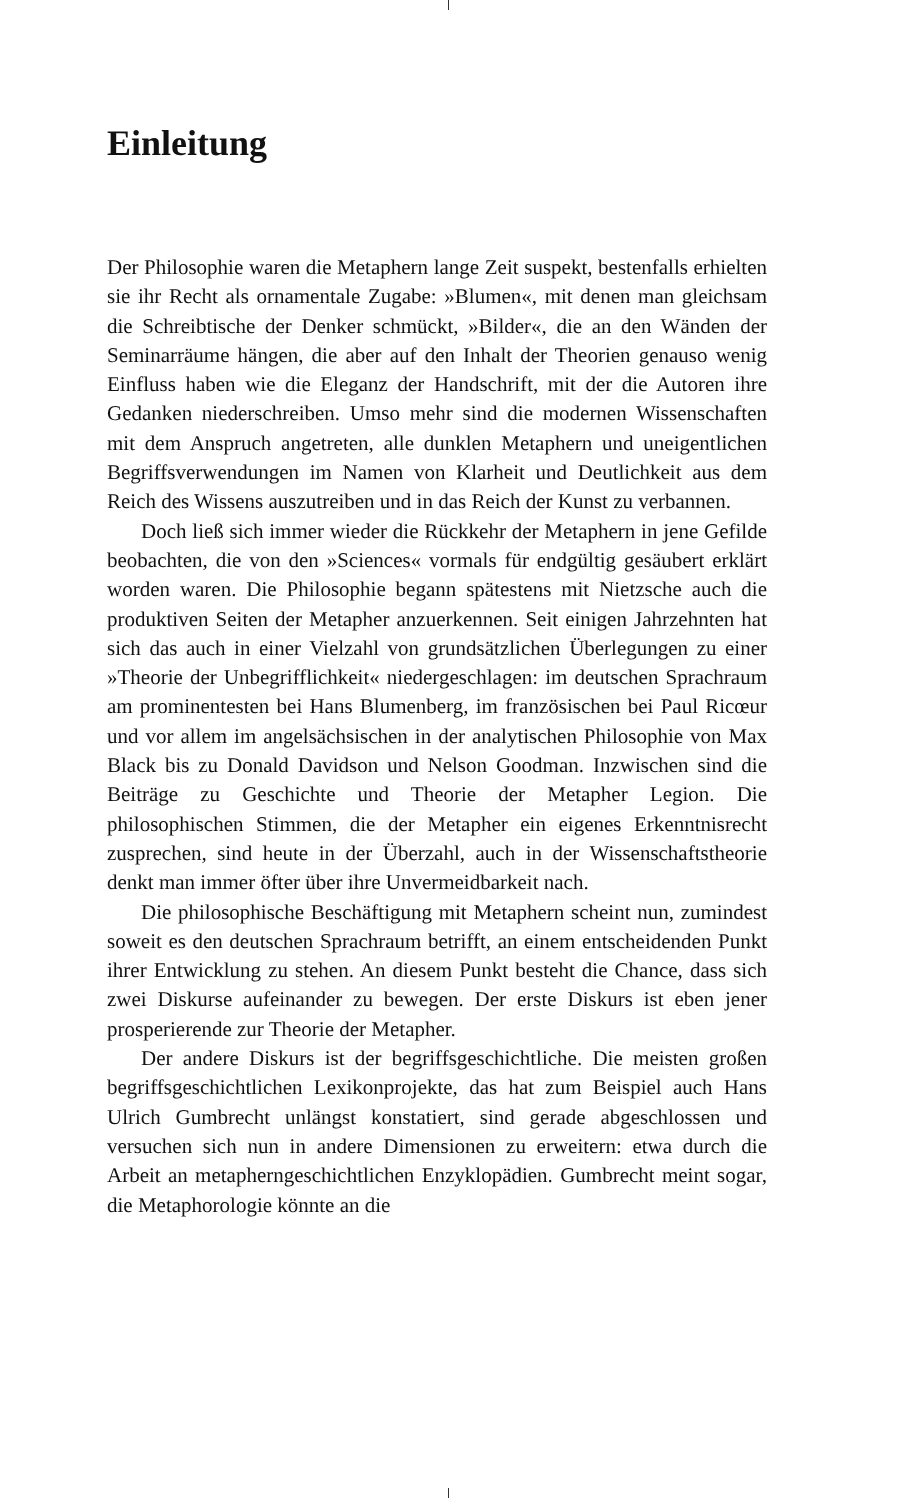Einleitung
Der Philosophie waren die Metaphern lange Zeit suspekt, bestenfalls erhielten sie ihr Recht als ornamentale Zugabe: »Blumen«, mit denen man gleichsam die Schreibtische der Denker schmückt, »Bilder«, die an den Wänden der Seminarräume hängen, die aber auf den Inhalt der Theorien genauso wenig Einfluss haben wie die Eleganz der Handschrift, mit der die Autoren ihre Gedanken niederschreiben. Umso mehr sind die modernen Wissenschaften mit dem Anspruch angetreten, alle dunklen Metaphern und uneigentlichen Begriffsverwendungen im Namen von Klarheit und Deutlichkeit aus dem Reich des Wissens auszutreiben und in das Reich der Kunst zu verbannen.
Doch ließ sich immer wieder die Rückkehr der Metaphern in jene Gefilde beobachten, die von den »Sciences« vormals für endgültig gesäubert erklärt worden waren. Die Philosophie begann spätestens mit Nietzsche auch die produktiven Seiten der Metapher anzuerkennen. Seit einigen Jahrzehnten hat sich das auch in einer Vielzahl von grundsätzlichen Überlegungen zu einer »Theorie der Unbegrifflichkeit« niedergeschlagen: im deutschen Sprachraum am prominentesten bei Hans Blumenberg, im französischen bei Paul Ricœur und vor allem im angelsächsischen in der analytischen Philosophie von Max Black bis zu Donald Davidson und Nelson Goodman. Inzwischen sind die Beiträge zu Geschichte und Theorie der Metapher Legion. Die philosophischen Stimmen, die der Metapher ein eigenes Erkenntnisrecht zusprechen, sind heute in der Überzahl, auch in der Wissenschaftstheorie denkt man immer öfter über ihre Unvermeidbarkeit nach.
Die philosophische Beschäftigung mit Metaphern scheint nun, zumindest soweit es den deutschen Sprachraum betrifft, an einem entscheidenden Punkt ihrer Entwicklung zu stehen. An diesem Punkt besteht die Chance, dass sich zwei Diskurse aufeinander zu bewegen. Der erste Diskurs ist eben jener prosperierende zur Theorie der Metapher.
Der andere Diskurs ist der begriffsgeschichtliche. Die meisten großen begriffsgeschichtlichen Lexikonprojekte, das hat zum Beispiel auch Hans Ulrich Gumbrecht unlängst konstatiert, sind gerade abgeschlossen und versuchen sich nun in andere Dimensionen zu erweitern: etwa durch die Arbeit an metapherngeschichtlichen Enzyklopädien. Gumbrecht meint sogar, die Metaphorologie könnte an die